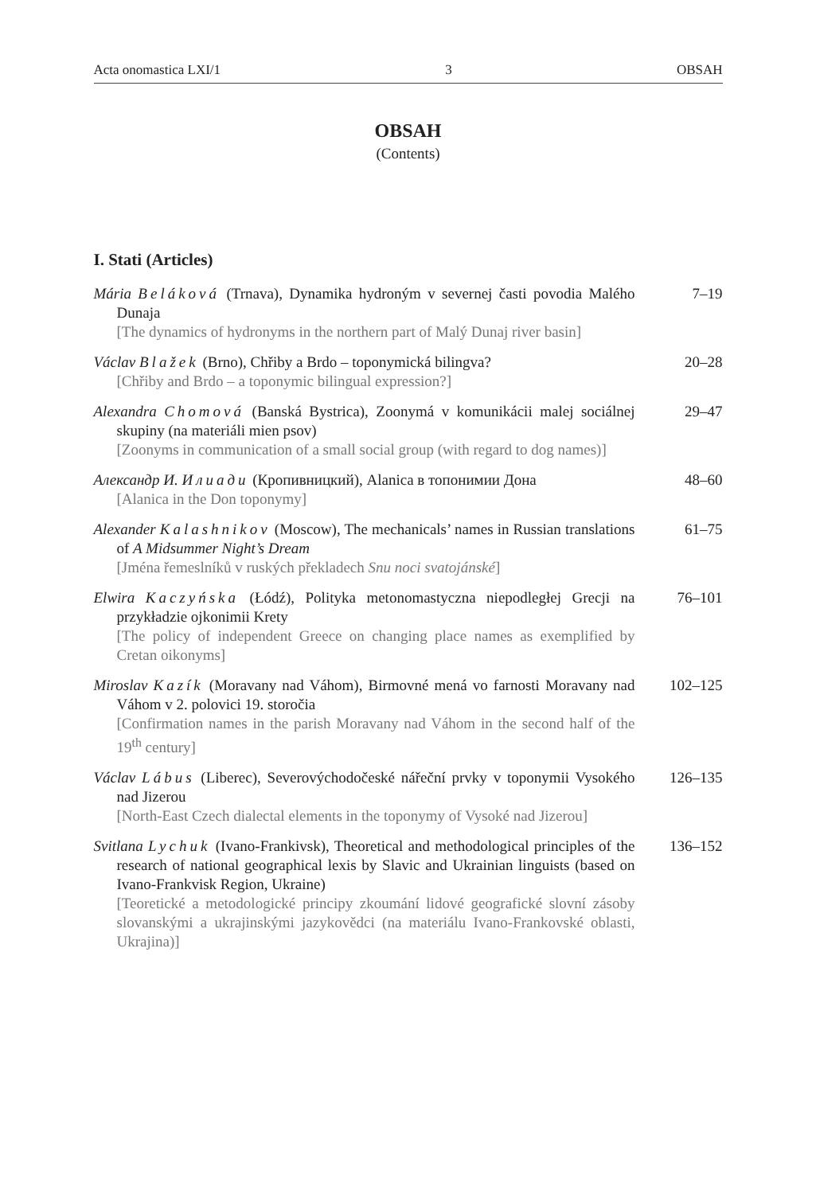Acta onomastica LXI/1 3 OBSAH
OBSAH
(Contents)
I. Stati (Articles)
Mária Beláková (Trnava), Dynamika hydroným v severnej časti povodia Malého Dunaja
[The dynamics of hydronyms in the northern part of Malý Dunaj river basin]
7–19
Václav Blažek (Brno), Chřiby a Brdo – toponymická bilingva?
[Chřiby and Brdo – a toponymic bilingual expression?]
20–28
Alexandra Chomová (Banská Bystrica), Zoonymá v komunikácii malej sociálnej skupiny (na materiáli mien psov)
[Zoonyms in communication of a small social group (with regard to dog names)]
29–47
Александр И. Илиади (Кропивницкий), Alanica в топонимии Дона
[Alanica in the Don toponymy]
48–60
Alexander Kalashnikov (Moscow), The mechanicals’ names in Russian translations of A Midsummer Night’s Dream
[Jména řemeslníků v ruských překladech Snu noci svatojánské]
61–75
Elwira Kaczyńska (Łódź), Polityka metonomastyczna niepodległej Grecji na przykładzie ojkonimii Krety
[The policy of independent Greece on changing place names as exemplified by Cretan oikonyms]
76–101
Miroslav Kazík (Moravany nad Váhom), Birmovné mená vo farnosti Moravany nad Váhom v 2. polovici 19. storočia
[Confirmation names in the parish Moravany nad Váhom in the second half of the 19<sup>th</sup> century]
102–125
Václav Lábus (Liberec), Severovýchodočeské nářeční prvky v toponymii Vysokého nad Jizerou
[North-East Czech dialectal elements in the toponymy of Vysoké nad Jizerou]
126–135
Svitlana Lychuk (Ivano-Frankivsk), Theoretical and methodological principles of the research of national geographical lexis by Slavic and Ukrainian linguists (based on Ivano-Frankvisk Region, Ukraine)
[Teoretické a metodologické principy zkoumání lidové geografické slovní zásoby slovanskými a ukrajinskými jazykovědci (na materiálu Ivano-Frankovské oblasti, Ukrajina)]
136–152